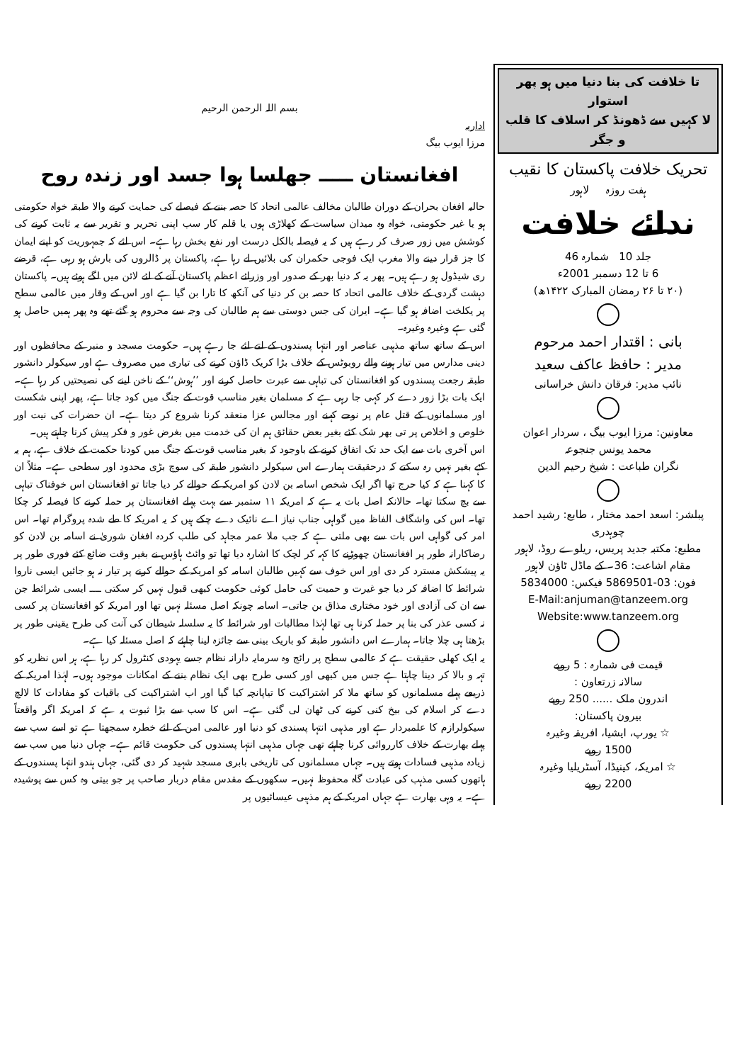تا خلافت کی بنا دنیا میں ہو پھر استوار
لا کہیں سے ڈھونڈ کر اسلاف کا قلب و جگر
تحریک خلافت پاکستان کا نقیب
ہفت روزہ لاہور
ندائے خلافت
جلد 10 شمارہ 46
6 تا 12 دسمبر 2001ء
(۲۰ تا ۲۶ رمضان المبارک ۱۴۲۲ھ)
بانی : اقتدار احمد مرحوم
مدیر : حافظ عاکف سعید
نائب مدیر: فرقان دانش خراسانی
معاونین: مرزا ایوب بیگ ، سردار اعوان
محمد یونس جنجوعہ
نگران طباعت : شیخ رحیم الدین
پبلشر: اسعد احمد مختار ، طابع: رشید احمد چوہدری
مطبع: مکتبہ جدید پریس، ریلوے روڈ، لاہور
مقام اشاعت: 36۔ کے ماڈل ٹاؤن لاہور
فون: 03-5869501 فیکس: 5834000
E-Mail:anjuman@tanzeem.org
Website:www.tanzeem.org
قیمت فی شمارہ : 5 روپے
سالانہ زرتعاون :
اندرون ملک ...... 250 روپے
بیرون پاکستان:
☆ یورپ، ایشیا، افریقہ وغیرہ
1500 روپے
☆ امریکہ، کینیڈا، آسٹریلیا وغیرہ
2200 روپے
بسم اللہ الرحمن الرحیم
اداریہ
مرزا ایوب بیگ
افغانستان ـــــ جھلسا ہوا جسد اور زندہ روح
حالیہ افغان بحران کے دوران طالبان مخالف عالمی اتحاد کا حصہ بننے کے فیصلے کی حمایت کرنے والا طبقہ خواہ حکومتی ہو یا غیر حکومتی، خواہ وہ میدان سیاست کے کھلاڑی ہوں یا قلم کار سب اپنی تحریر و تقریر سے یہ ثابت کرنے کی کوشش میں زور صرف کر رہے ہیں کہ یہ فیصلہ بالکل درست اور نفع بخش رہا ہے۔ اس لئے کہ جمہوریت کو اپنے ایمان کا جز قرار دینے والا مغرب ایک فوجی حکمران کی بلائیں لے رہا ہے، پاکستان پر ڈالروں کی بارش ہو رہی ہے، قرضے ری شیڈول ہو رہے ہیں۔ پھر یہ کہ دنیا بھر کے صدور اور وزرائے اعظم پاکستان آنے کے لئے لائن میں لگے ہوئے ہیں۔ پاکستان دہشت گردی کے خلاف عالمی اتحاد کا حصہ بن کر دنیا کی آنکھ کا تارا بن گیا ہے اور اس کے وقار میں عالمی سطح پر یکلخت اضافہ ہو گیا ہے۔ ایران کی جس دوستی سے ہم طالبان کی وجہ سے محروم ہو گئے تھے وہ پھر ہمیں حاصل ہو گئی ہے وغیرہ وغیرہ۔
اس کے ساتھ ساتھ مذہبی عناصر اور انتہا پسندوں کے لتے لئے جا رہے ہیں۔ حکومت مسجد و منبر کے محافظوں اور دینی مدارس میں تیار ہونے والے روبوٹس کے خلاف بڑا کریک ڈاؤن کرنے کی تیاری میں مصروف ہے اور سیکولر دانشور طبقہ رجعت پسندوں کو افغانستان کی تباہی سے عبرت حاصل کرنے اور ’’ہوش‘‘ کے ناخن لینے کی نصیحتیں کر رہا ہے۔ ایک بات بڑا زور دے کر کہی جا رہی ہے کہ مسلمان بغیر مناسب قوت کے جنگ میں کود جاتا ہے، پھر اپنی شکست اور مسلمانوں کے قتل عام پر نوحے کہنے اور مجالس عزا منعقد کرنا شروع کر دیتا ہے۔ ان حضرات کی نیت اور خلوص و اخلاص پر تی بھر شک کئے بغیر بعض حقائق ہم ان کی خدمت میں بغرض غور و فکر پیش کرنا چاہتے ہیں۔
اس آخری بات سے ایک حد تک اتفاق کرنے کے باوجود کہ بغیر مناسب قوت کے جنگ میں کودنا حکمت کے خلاف ہے، ہم یہ کہے بغیر نہیں رہ سکتے کہ درحقیقت ہمارے اس سیکولر دانشور طبقہ کی سوچ بڑی محدود اور سطحی ہے۔ مثلاً ان کا کہنا ہے کہ کیا حرج تھا اگر ایک شخص اسامہ بن لادن کو امریکہ کے حوالے کر دیا جاتا تو افغانستان اس خوفناک تباہی سے بچ سکتا تھا۔ حالانکہ اصل بات یہ ہے کہ امریکہ ۱۱ ستمبر سے بہت پہلے افغانستان پر حملہ کرنے کا فیصلہ کر چکا تھا۔ اس کی واشگاف الفاظ میں گواہی جناب نیاز اے نائیک دے چکے ہیں کہ یہ امریکہ کا طے شدہ پروگرام تھا۔ اس امر کی گواہی اس بات سے بھی ملتی ہے کہ جب ملا عمر مجاہد کی طلب کردہ افغان شوریٰ نے اسامہ بن لادن کو رضاکارانہ طور پر افغانستان چھوڑنے کا کہہ کر لچک کا اشارہ دیا تھا تو وائٹ ہاؤس نے بغیر وقت ضائع کئے فوری طور پر یہ پیشکش مسترد کر دی اور اس خوف سے کہیں طالبان اسامہ کو امریکہ کے حوالے کرنے پر تیار نہ ہو جائیں ایسی ناروا شرائط کا اضافہ کر دیا جو غیرت و حمیت کی حامل کوئی حکومت کبھی قبول نہیں کر سکتی ــــ ایسی شرائط جن سے ان کی آزادی اور خود مختاری مذاق بن جاتی۔ اسامہ چونکہ اصل مسئلہ نہیں تھا اور امریکہ کو افغانستان پر کسی نہ کسی عذر کی بنا پر حملہ کرنا ہی تھا لہٰذا مطالبات اور شرائط کا یہ سلسلہ شیطان کی آنت کی طرح یقینی طور پر بڑھتا ہی چلا جاتا۔ ہمارے اس دانشور طبقہ کو باریک بینی سے جائزہ لینا چاہئے کہ اصل مسئلہ کیا ہے۔
یہ ایک کھلی حقیقت ہے کہ عالمی سطح پر رائج وہ سرمایہ دارانہ نظام جسے یہودی کنٹرول کر رہا ہے، ہر اس نظریہ کو تہہ و بالا کر دینا چاہتا ہے جس میں کبھی اور کسی طرح بھی ایک نظام بننے کے امکانات موجود ہوں۔ لہٰذا امریکہ کے ذریعے پہلے مسلمانوں کو ساتھ ملا کر اشتراکیت کا تیاپانچہ کیا گیا اور اب اشتراکیت کی باقیات کو مفادات کا لالچ دے کر اسلام کی بیخ کنی کرنے کی ٹھان لی گئی ہے۔ اس کا سب سے بڑا ثبوت یہ ہے کہ امریکہ اگر واقعتاً سیکولرازم کا علمبردار ہے اور مذہبی انتہا پسندی کو دنیا اور عالمی امن کے لئے خطرہ سمجھتا ہے تو اسے سب سے پہلے بھارت کے خلاف کارروائی کرنا چاہئے تھی جہاں مذہبی انتہا پسندوں کی حکومت قائم ہے۔ جہاں دنیا میں سب سے زیادہ مذہبی فسادات ہوتے ہیں۔ جہاں مسلمانوں کی تاریخی بابری مسجد شہید کر دی گئی، جہاں ہندو انتہا پسندوں کے ہاتھوں کسی مذہب کی عبادت گاہ محفوظ نہیں۔ سکھوں کے مقدس مقام دربار صاحب پر جو بیتی وہ کس سے پوشیدہ ہے۔ یہ وہی بھارت ہے جہاں امریکہ کے ہم مذہبی عیسائیوں پر